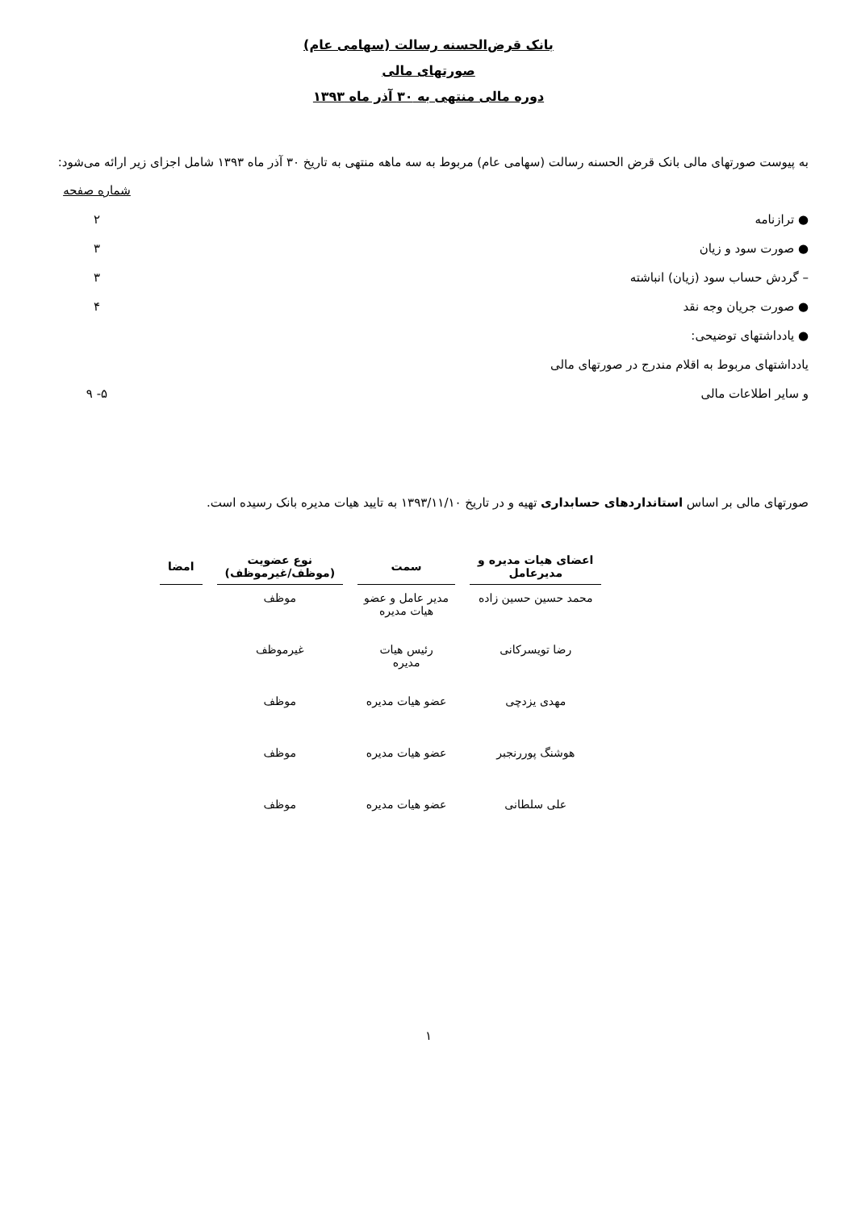بانک قرض‌الحسنه رسالت (سهامی عام)
صورتهای مالی
دوره مالی منتهی به ۳۰ آذر ماه ۱۳۹۳
به پیوست صورتهای مالی بانک قرض الحسنه رسالت (سهامی عام) مربوط به سه ماهه منتهی به تاریخ ۳۰ آذر ماه ۱۳۹۳ شامل اجزای زیر ارائه می‌شود:
شماره صفحه
● ترازنامه ۲
● صورت سود و زیان ۳
– گردش حساب سود (زیان) انباشته ۳
● صورت جریان وجه نقد ۴
● یادداشتهای توضیحی:
یادداشتهای مربوط به اقلام مندرج در صورتهای مالی
و سایر اطلاعات مالی ۵- ۹
صورتهای مالی بر اساس استانداردهای حسابداری تهیه و در تاریخ ۱۳۹۳/۱۱/۱۰ به تایید هیات مدیره بانک رسیده است.
| اعضای هیات مدیره و مدیرعامل | سمت | نوع عضویت (موظف/غیرموظف) | امضا |
| --- | --- | --- | --- |
| محمد حسین حسین زاده | مدیر عامل و عضو هیات مدیره | موظف | |
| رضا تویسرکانی | رئیس هیات مدیره | غیرموظف | |
| مهدی یزدچی | عضو هیات مدیره | موظف | |
| هوشنگ پوررنجبر | عضو هیات مدیره | موظف | |
| علی سلطانی | عضو هیات مدیره | موظف | |
۱